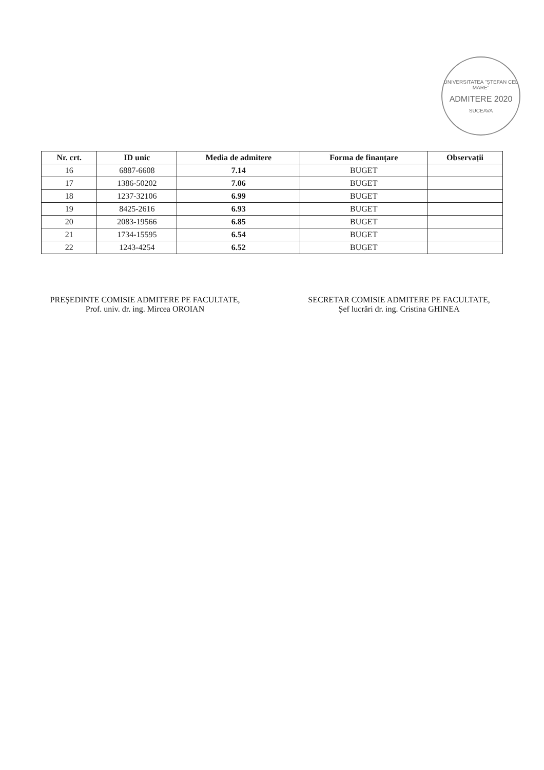UNIVERSITATEA "ȘTEFAN CEL MARE"
ADMITERE 2020
SUCEAVA
| Nr. crt. | ID unic | Media de admitere | Forma de finanțare | Observații |
| --- | --- | --- | --- | --- |
| 16 | 6887-6608 | 7.14 | BUGET | |
| 17 | 1386-50202 | 7.06 | BUGET | |
| 18 | 1237-32106 | 6.99 | BUGET | |
| 19 | 8425-2616 | 6.93 | BUGET | |
| 20 | 2083-19566 | 6.85 | BUGET | |
| 21 | 1734-15595 | 6.54 | BUGET | |
| 22 | 1243-4254 | 6.52 | BUGET | |
PREȘEDINTE COMISIE ADMITERE PE FACULTATE,
Prof. univ. dr. ing. Mircea OROIAN
SECRETAR COMISIE ADMITERE PE FACULTATE,
Șef lucrări dr. ing. Cristina GHINEA